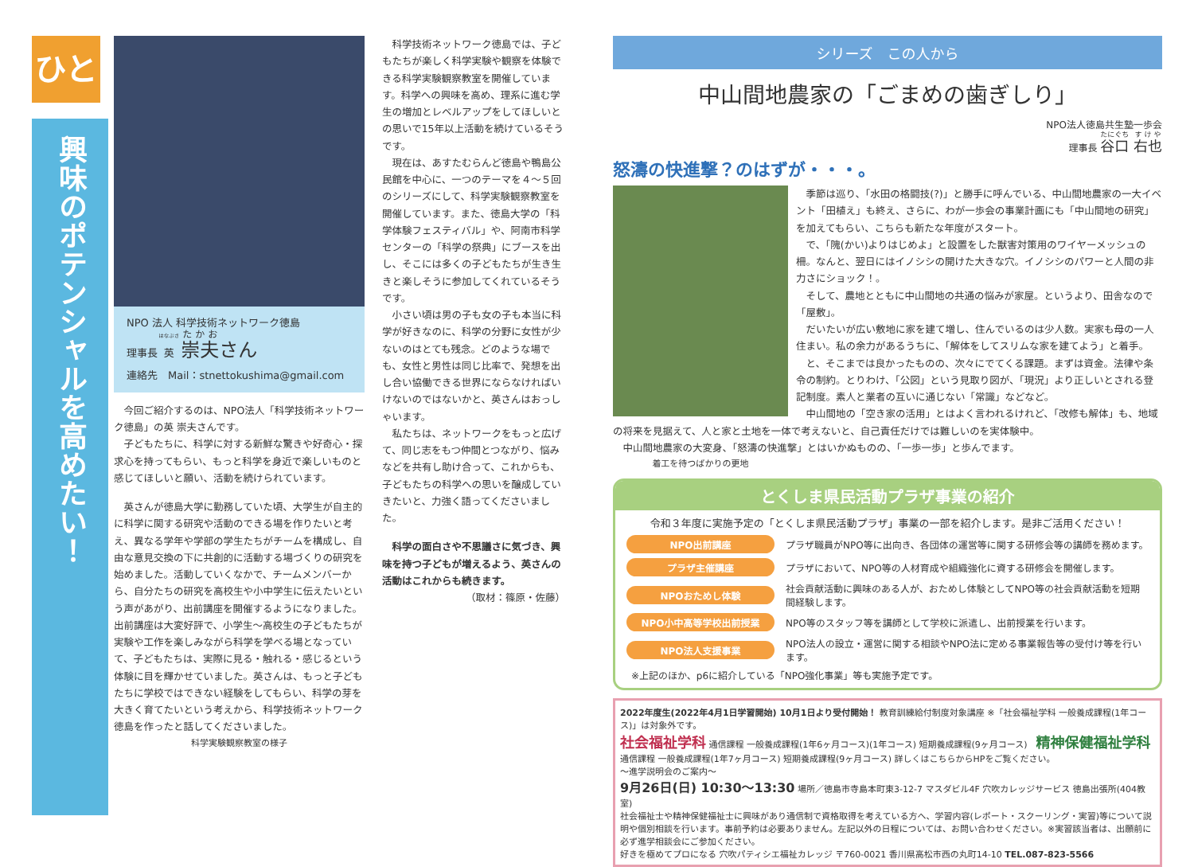ひと
興味のポテンシャルを高めたい！
NPO 法人 科学技術ネットワーク徳島
理事長 英 崇夫さん
連絡先　Mail：stnettokushima@gmail.com
今回ご紹介するのは、NPO法人「科学技術ネットワーク徳島」の英 崇夫さんです。
子どもたちに、科学に対する新鮮な驚きや好奇心・探求心を持ってもらい、もっと科学を身近で楽しいものと感じてほしいと願い、活動を続けられています。
英さんが徳島大学に勤務していた頃、大学生が自主的に科学に関する研究や活動のできる場を作りたいと考え、異なる学年や学部の学生たちがチームを構成し、自由な意見交換の下に共創的に活動する場づくりの研究を始めました。活動していくなかで、チームメンバーから、自分たちの研究を高校生や小中学生に伝えたいという声があがり、出前講座を開催するようになりました。出前講座は大変好評で、小学生～高校生の子どもたちが実験や工作を楽しみながら科学を学べる場となっていて、子どもたちは、実際に見る・触れる・感じるという体験に目を輝かせていました。英さんは、もっと子どもたちに学校ではできない経験をしてもらい、科学の芽を大きく育てたいという考えから、科学技術ネットワーク徳島を作ったと話してくださいました。
科学実験観察教室の様子
科学技術ネットワーク徳島では、子どもたちが楽しく科学実験や観察を体験できる科学実験観察教室を開催しています。科学への興味を高め、理系に進む学生の増加とレベルアップをしてほしいとの思いで15年以上活動を続けているそうです。
現在は、あすたむらんど徳島や鴨島公民館を中心に、一つのテーマを４～５回のシリーズにして、科学実験観察教室を開催しています。また、徳島大学の「科学体験フェスティバル」や、阿南市科学センターの「科学の祭典」にブースを出し、そこには多くの子どもたちが生き生きと楽しそうに参加してくれているそうです。
小さい頃は男の子も女の子も本当に科学が好きなのに、科学の分野に女性が少ないのはとても残念。どのような場でも、女性と男性は同じ比率で、発想を出し合い協働できる世界にならなければいけないのではないかと、英さんはおっしゃいます。
私たちは、ネットワークをもっと広げて、同じ志をもつ仲間とつながり、悩みなどを共有し助け合って、これからも、子どもたちの科学への思いを醸成していきたいと、力強く語ってくださいました。
科学の面白さや不思議さに気づき、興味を持つ子どもが増えるよう、英さんの活動はこれからも続きます。
（取材：篠原・佐藤）
シリーズ　この人から
中山間地農家の「ごまめの歯ぎしり」
NPO法人徳島共生塾一歩会
理事長 谷口 右也
怒濤の快進撃？のはずが・・・。
季節は巡り、「水田の格闘技(?)」と勝手に呼んでいる、中山間地農家の一大イベント「田植え」も終え、さらに、わが一歩会の事業計画にも「中山間地の研究」を加えてもらい、こちらも新たな年度がスタート。
で、「隗(かい)よりはじめよ」と設置をした獣害対策用のワイヤーメッシュの柵。なんと、翌日にはイノシシの開けた大きな穴。イノシシのパワーと人間の非力さにショック！。
そして、農地とともに中山間地の共通の悩みが家屋。というより、田舎なので「屋敷」。
だいたいが広い敷地に家を建て増し、住んでいるのは少人数。実家も母の一人住まい。私の余力があるうちに、「解体をしてスリムな家を建てよう」と着手。
と、そこまでは良かったものの、次々にでてくる課題。まずは資金。法律や条令の制約。とりわけ、「公図」という見取り図が、「現況」より正しいとされる登記制度。素人と業者の互いに通じない「常識」などなど。
中山間地の「空き家の活用」とはよく言われるけれど、「改修も解体」も、地域の将来を見据えて、人と家と土地を一体で考えないと、自己責任だけでは難しいのを実体験中。
中山間地農家の大変身、「怒濤の快進撃」とはいかぬものの、「一歩一歩」と歩んでます。
着工を待つばかりの更地
とくしま県民活動プラザ事業の紹介
令和３年度に実施予定の「とくしま県民活動プラザ」事業の一部を紹介します。是非ご活用ください！
NPO出前講座 プラザ職員がNPO等に出向き、各団体の運営等に関する研修会等の講師を務めます。
プラザ主催講座 プラザにおいて、NPO等の人材育成や組織強化に資する研修会を開催します。
NPOおためし体験 社会貢献活動に興味のある人が、おためし体験としてNPO等の社会貢献活動を短期間経験します。
NPO小中高等学校出前授業 NPO等のスタッフ等を講師として学校に派遣し、出前授業を行います。
NPO法人支援事業 NPO法人の設立・運営に関する相談やNPO法に定める事業報告等の受付け等を行います。
※上記のほか、p6に紹介している「NPO強化事業」等も実施予定です。
2022年度生(2022年4月1日学習開始) 10月1日より受付開始！ 教育訓練給付制度対象講座 ※「社会福祉学科 一般養成課程(1年コース)」は対象外です。
社会福祉学科 通信課程 一般養成課程(1年6ヶ月コース)(1年コース) 短期養成課程(9ヶ月コース)　精神保健福祉学科 通信課程 一般養成課程(1年7ヶ月コース) 短期養成課程(9ヶ月コース) 詳しくはこちらからHPをご覧ください。
～進学説明会のご案内～
9月26日(日) 10:30～13:30 場所／徳島市寺島本町東3-12-7 マスダビル4F 穴吹カレッジサービス 徳島出張所(404教室)
社会福祉士や精神保健福祉士に興味があり通信制で資格取得を考えている方へ、学習内容(レポート・スクーリング・実習)等について説明や個別相談を行います。事前予約は必要ありません。左記以外の日程については、お問い合わせください。※実習該当者は、出願前に必ず進学相談会にご参加ください。
好きを極めてプロになる 穴吹パティシエ福祉カレッジ 〒760-0021 香川県高松市西の丸町14-10 TEL.087-823-5566